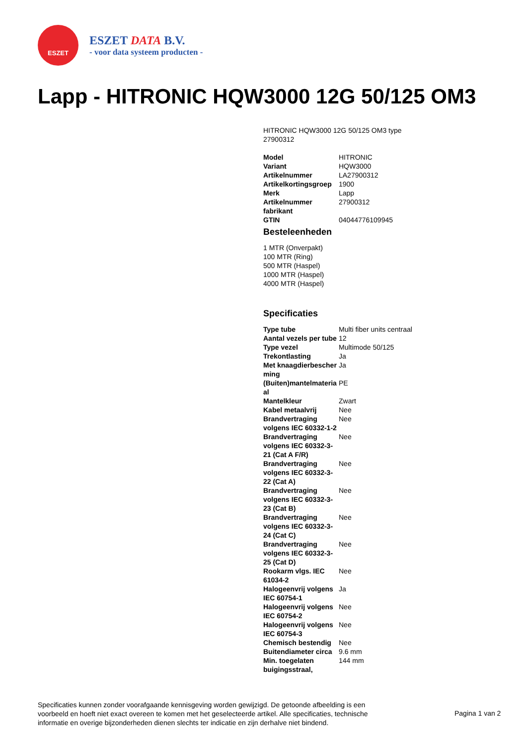ESZET
ESZET DATA B.V.
- voor data systeem producten -
Lapp - HITRONIC HQW3000 12G 50/125 OM3
HITRONIC HQW3000 12G 50/125 OM3 type 27900312
| Model | HITRONIC |
| Variant | HQW3000 |
| Artikelnummer | LA27900312 |
| Artikelkortingsgroep | 1900 |
| Merk | Lapp |
| Artikelnummer fabrikant | 27900312 |
| GTIN | 04044776109945 |
Besteleenheden
1 MTR (Onverpakt)
100 MTR (Ring)
500 MTR (Haspel)
1000 MTR (Haspel)
4000 MTR (Haspel)
Specificaties
| Type tube | Multi fiber units centraal |
| Aantal vezels per tube | 12 |
| Type vezel | Multimode 50/125 |
| Trekontlasting | Ja |
| Met knaagdierbescher ming | Ja |
| (Buiten)mantelmateria al | PE |
| Mantelkleur | Zwart |
| Kabel metaalvrij | Nee |
| Brandvertraging volgens IEC 60332-1-2 | Nee |
| Brandvertraging volgens IEC 60332-3-21 (Cat A F/R) | Nee |
| Brandvertraging volgens IEC 60332-3-22 (Cat A) | Nee |
| Brandvertraging volgens IEC 60332-3-23 (Cat B) | Nee |
| Brandvertraging volgens IEC 60332-3-24 (Cat C) | Nee |
| Brandvertraging volgens IEC 60332-3-25 (Cat D) | Nee |
| Rookarm vlgs. IEC 61034-2 | Nee |
| Halogeenvrij volgens IEC 60754-1 | Ja |
| Halogeenvrij volgens IEC 60754-2 | Nee |
| Halogeenvrij volgens IEC 60754-3 | Nee |
| Chemisch bestendig | Nee |
| Buitendiameter circa | 9.6 mm |
| Min. toegelaten buigingsstraal, | 144 mm |
Specificaties kunnen zonder voorafgaande kennisgeving worden gewijzigd. De getoonde afbeelding is een voorbeeld en hoeft niet exact overeen te komen met het geselecteerde artikel. Alle specificaties, technische informatie en overige bijzonderheden dienen slechts ter indicatie en zijn derhalve niet bindend.
Pagina 1 van 2